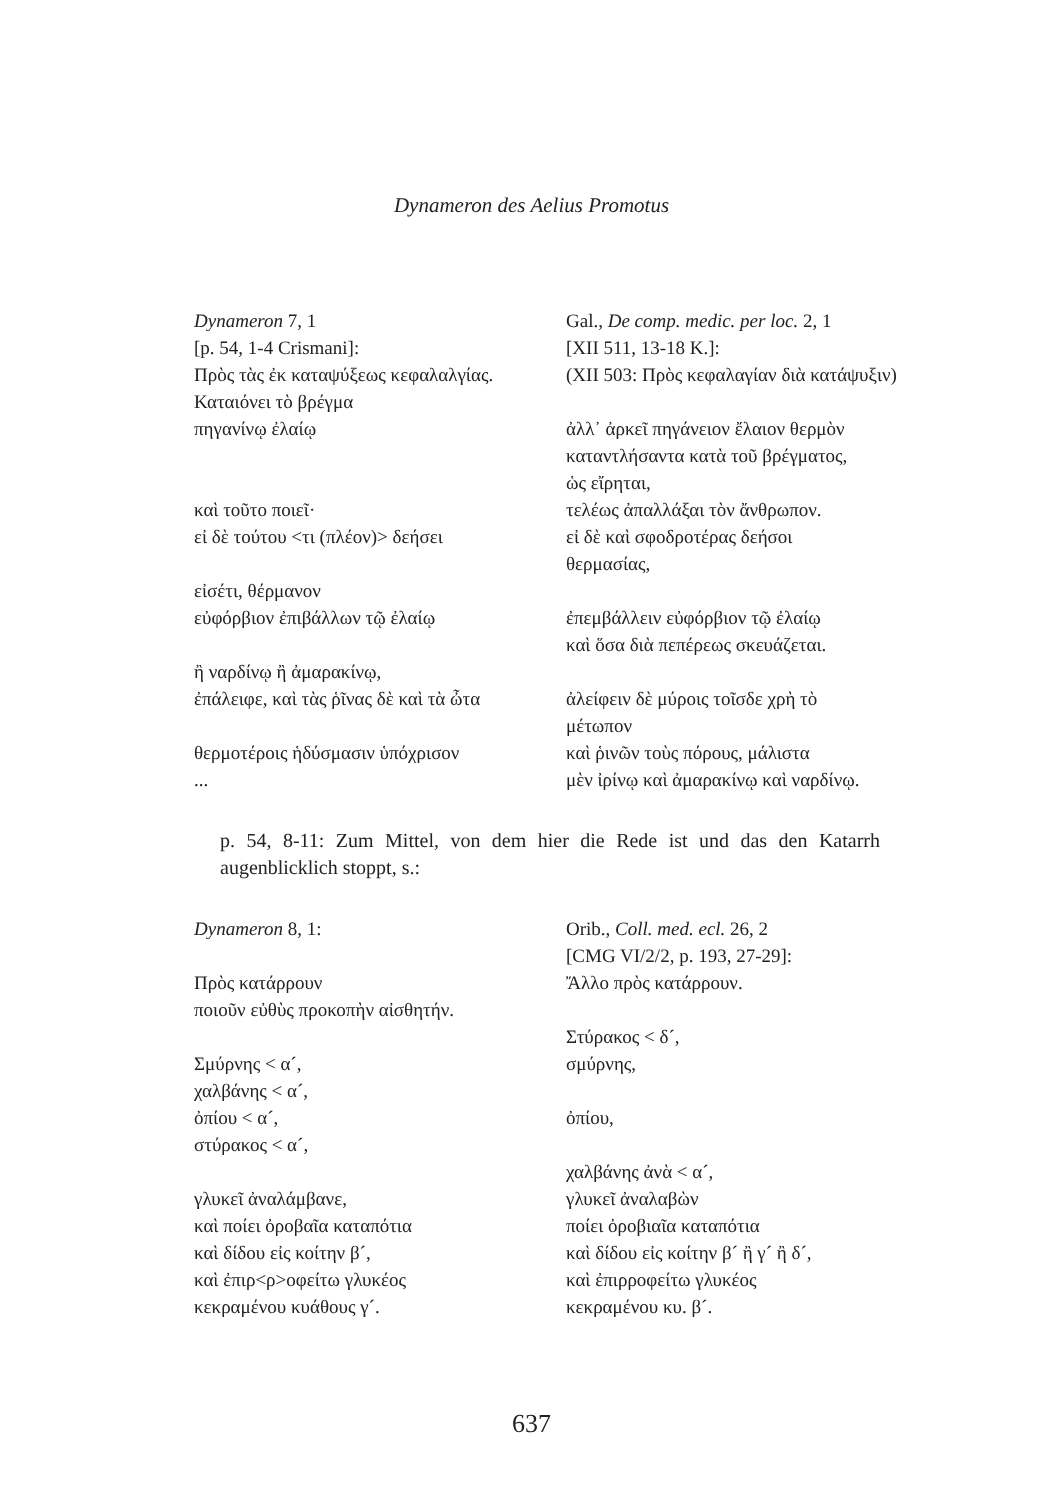Dynameron des Aelius Promotus
| Dynameron 7, 1 [p. 54, 1-4 Crismani]: Πρὸς τὰς ἐκ καταψύξεως κεφαλαλγίας. | Gal., De comp. medic. per loc. 2, 1 [XII 511, 13-18 K.]: (XII 503: Πρὸς κεφαλαγίαν διὰ κατάψυξιν) |
| Καταιόνει τὸ βρέγμα πηγανίνῳ ἐλαίῳ καὶ τοῦτο ποιεῖ· εἰ δὲ τούτου <τι (πλέον)> δεήσει εἰσέτι, θέρμανον εὐφόρβιον ἐπιβάλλων τῷ ἐλαίῳ ἢ ναρδίνῳ ἢ ἀμαρακίνῳ, ἐπάλειφε, καὶ τὰς ῥῖνας δὲ καὶ τὰ ὦτα θερμοτέροις ἡδύσμασιν ὑπόχρισον ... | ἀλλ᾽ ἀρκεῖ πηγάνειον ἔλαιον θερμὸν καταντλήσαντα κατὰ τοῦ βρέγματος, ὡς εἴρηται, τελέως ἀπαλλάξαι τὸν ἄνθρωπον. εἰ δὲ καὶ σφοδροτέρας δεήσοι θερμασίας, ἐπεμβάλλειν εὐφόρβιον τῷ ἐλαίῳ καὶ ὅσα διὰ πεπέρεως σκευάζεται. ἀλείφειν δὲ μύροις τοῖσδε χρὴ τὸ μέτωπον καὶ ῥινῶν τοὺς πόρους, μάλιστα μὲν ἰρίνῳ καὶ ἀμαρακίνῳ καὶ ναρδίνῳ. |
p. 54, 8-11: Zum Mittel, von dem hier die Rede ist und das den Katarrh augenblicklich stoppt, s.:
| Dynameron 8, 1: Πρὸς κατάρρουν ποιοῦν εὐθὺς προκοπὴν αἰσθητήν. Σμύρνης < α´, χαλβάνης < α´, ὀπίου < α´, στύρακος < α´, γλυκεῖ ἀναλάμβανε, καὶ ποίει ὀροβαῖα καταπότια καὶ δίδου εἰς κοίτην β´, καὶ ἐπιρ<ρ>οφείτω γλυκέος κεκραμένου κυάθους γ´. | Orib., Coll. med. ecl. 26, 2 [CMG VI/2/2, p. 193, 27-29]: Ἄλλο πρὸς κατάρρουν. Στύρακος < δ´, σμύρνης, ὀπίου, χαλβάνης ἀνὰ < α´, γλυκεῖ ἀναλαβὼν ποίει ὀροβιαῖα καταπότια καὶ δίδου εἰς κοίτην β´ ἢ γ´ ἢ δ´, καὶ ἐπιρροφείτω γλυκέος κεκραμένου κυ. β´. |
637